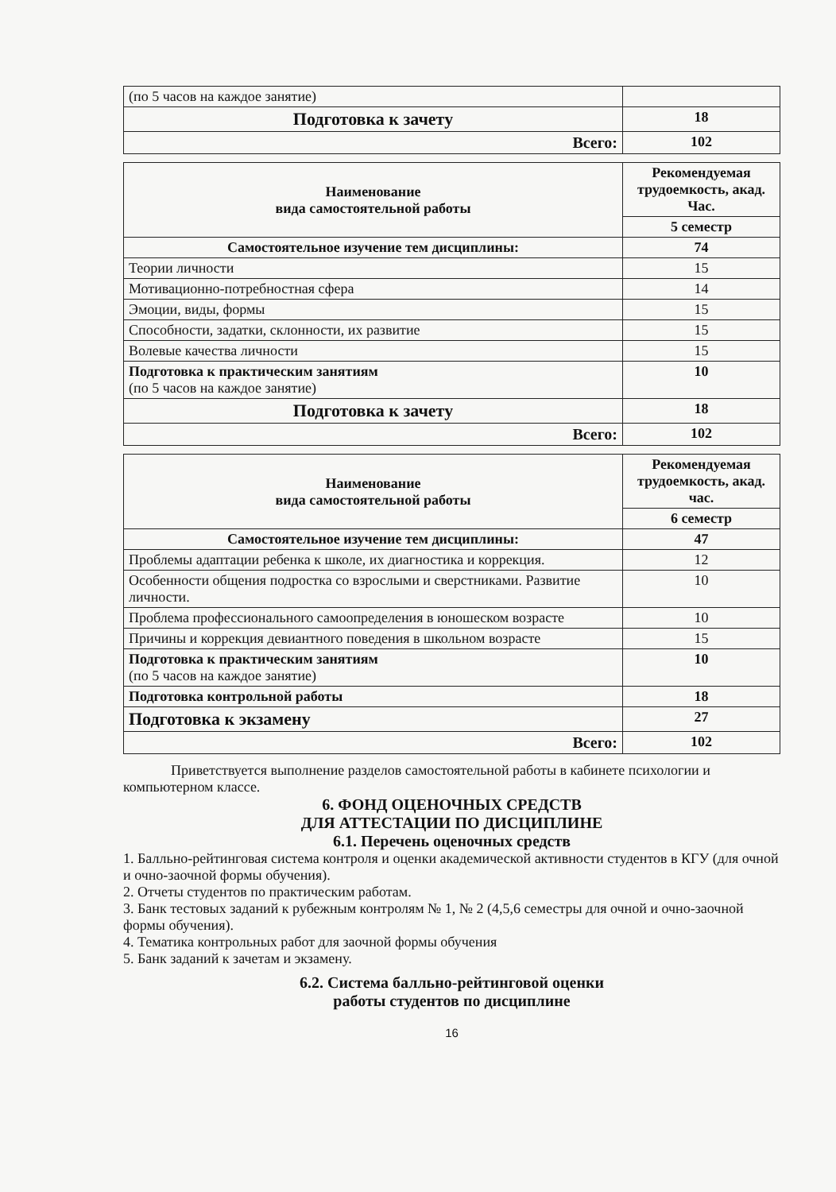| (по 5 часов на каждое занятие) | |
| Подготовка к зачету | 18 |
| Всего: | 102 |
| Наименование вида самостоятельной работы | Рекомендуемая трудоемкость, акад. Час. |
| --- | --- |
| | 5 семестр |
| Самостоятельное изучение тем дисциплины: | 74 |
| Теории личности | 15 |
| Мотивационно-потребностная сфера | 14 |
| Эмоции, виды, формы | 15 |
| Способности, задатки, склонности, их развитие | 15 |
| Волевые качества личности | 15 |
| Подготовка к практическим занятиям (по 5 часов на каждое занятие) | 10 |
| Подготовка к зачету | 18 |
| Всего: | 102 |
| Наименование вида самостоятельной работы | Рекомендуемая трудоемкость, акад. час. |
| --- | --- |
| | 6 семестр |
| Самостоятельное изучение тем дисциплины: | 47 |
| Проблемы адаптации ребенка к школе, их диагностика и коррекция. | 12 |
| Особенности общения подростка со взрослыми и сверстниками. Развитие личности. | 10 |
| Проблема профессионального самоопределения в юношеском возрасте | 10 |
| Причины и коррекция девиантного поведения в школьном возрасте | 15 |
| Подготовка к практическим занятиям (по 5 часов на каждое занятие) | 10 |
| Подготовка контрольной работы | 18 |
| Подготовка к экзамену | 27 |
| Всего: | 102 |
Приветствуется выполнение разделов самостоятельной работы в кабинете психологии и компьютерном классе.
6. ФОНД ОЦЕНОЧНЫХ СРЕДСТВ
ДЛЯ АТТЕСТАЦИИ ПО ДИСЦИПЛИНЕ
6.1. Перечень оценочных средств
1. Балльно-рейтинговая система контроля и оценки академической активности студентов в КГУ (для очной и очно-заочной формы обучения).
2. Отчеты студентов по практическим работам.
3. Банк тестовых заданий к рубежным контролям № 1, № 2 (4,5,6 семестры для очной и очно-заочной формы обучения).
4. Тематика контрольных работ для заочной формы обучения
5. Банк заданий к зачетам и экзамену.
6.2. Система балльно-рейтинговой оценки
работы студентов по дисциплине
16